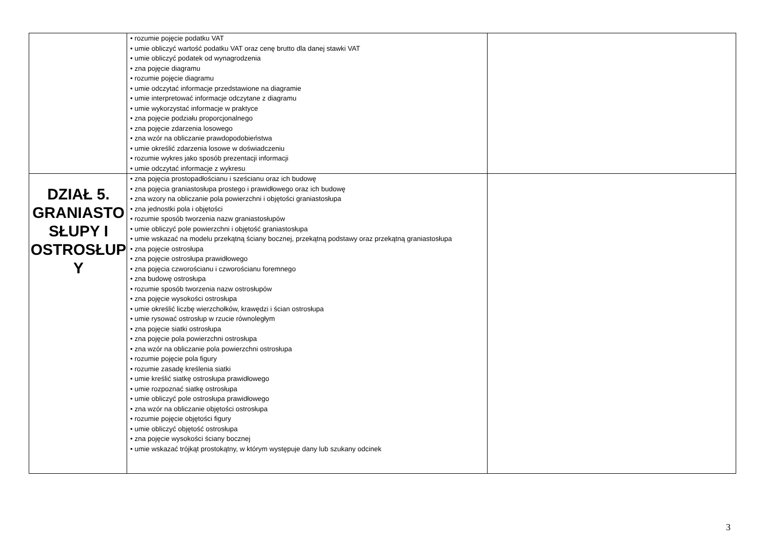| | • rozumie pojęcie podatku VAT • umie obliczyć wartość podatku VAT oraz cenę brutto dla danej stawki VAT • umie obliczyć podatek od wynagrodzenia • zna pojęcie diagramu • rozumie pojęcie diagramu • umie odczytać informacje przedstawione na diagramie • umie interpretować informacje odczytane z diagramu • umie wykorzystać informacje w praktyce • zna pojęcie podziału proporcjonalnego • zna pojęcie zdarzenia losowego • zna wzór na obliczanie prawdopodobieństwa • umie określić zdarzenia losowe w doświadczeniu • rozumie wykres jako sposób prezentacji informacji • umie odczytać informacje z wykresu | |
| DZIAŁ 5. GRANIASTO SŁUPY I OSTROSŁUP Y | • zna pojęcia prostopadłościanu i sześcianu oraz ich budowę • zna pojęcia graniastosłupa prostego i prawidłowego oraz ich budowę • zna wzory na obliczanie pola powierzchni i objętości graniastosłupa • zna jednostki pola i objętości • rozumie sposób tworzenia nazw graniastosłupów • umie obliczyć pole powierzchni i objętość graniastosłupa • umie wskazać na modelu przekątną ściany bocznej, przekątną podstawy oraz przekątną graniastosłupa • zna pojęcie ostrosłupa • zna pojęcie ostrosłupa prawidłowego • zna pojęcia czworościanu i czworościanu foremnego • zna budowę ostrosłupa • rozumie sposób tworzenia nazw ostrosłupów • zna pojęcie wysokości ostrosłupa • umie określić liczbę wierzchołków, krawędzi i ścian ostrosłupa • umie rysować ostrosłup w rzucie równoległym • zna pojęcie siatki ostrosłupa • zna pojęcie pola powierzchni ostrosłupa • zna wzór na obliczanie pola powierzchni ostrosłupa • rozumie pojęcie pola figury • rozumie zasadę kreślenia siatki • umie kreślić siatkę ostrosłupa prawidłowego • umie rozpoznać siatkę ostrosłupa • umie obliczyć pole ostrosłupa prawidłowego • zna wzór na obliczanie objętości ostrosłupa • rozumie pojęcie objętości figury • umie obliczyć objętość ostrosłupa • zna pojęcie wysokości ściany bocznej • umie wskazać trójkąt prostokątny, w którym występuje dany lub szukany odcinek | |
3